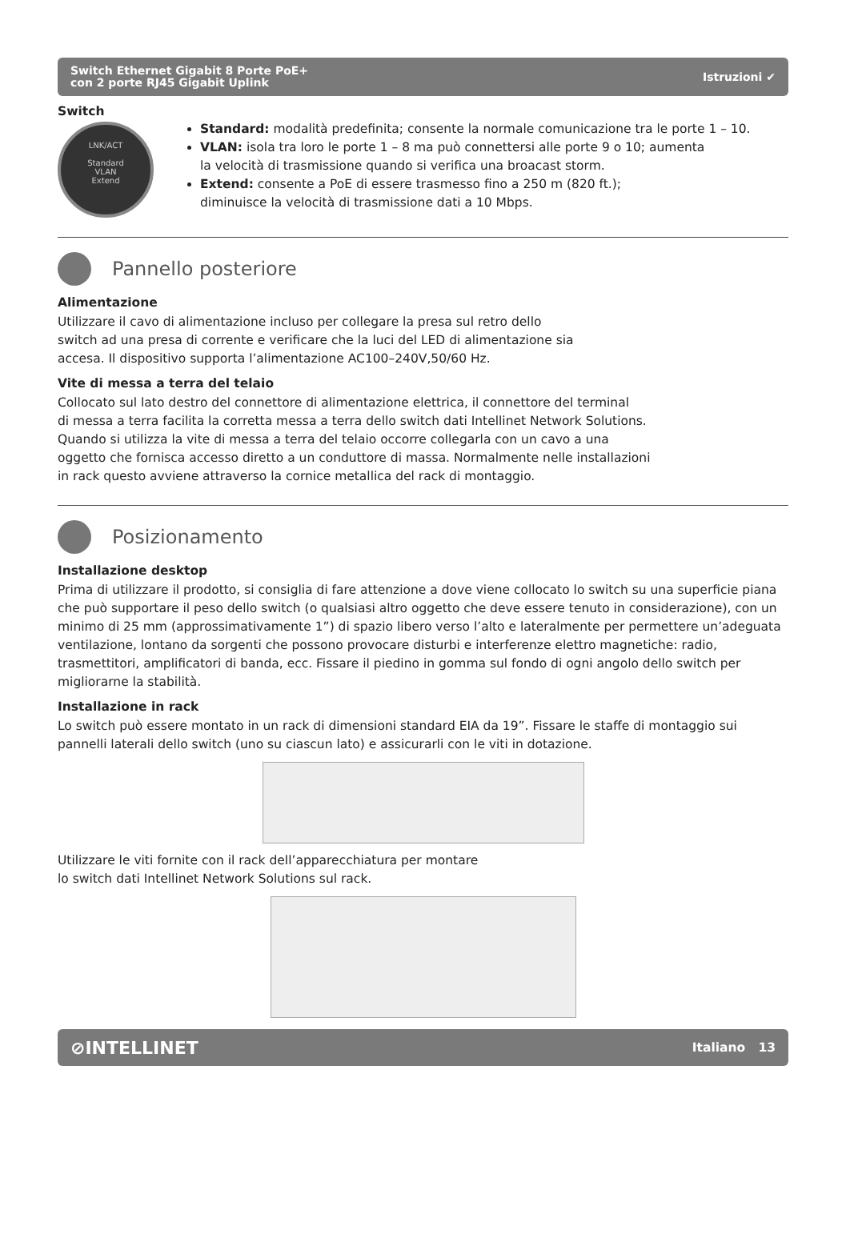Switch Ethernet Gigabit 8 Porte PoE+
con 2 porte RJ45 Gigabit Uplink
Istruzioni ✔
Switch
LNK/ACT
Standard
VLAN
Extend
Standard: modalità predefinita; consente la normale comunicazione tra le porte 1 – 10.
VLAN: isola tra loro le porte 1 – 8 ma può connettersi alle porte 9 o 10; aumenta
la velocità di trasmissione quando si verifica una broacast storm.
Extend: consente a PoE di essere trasmesso fino a 250 m (820 ft.);
diminuisce la velocità di trasmissione dati a 10 Mbps.
Pannello posteriore
Alimentazione
Utilizzare il cavo di alimentazione incluso per collegare la presa sul retro dello
switch ad una presa di corrente e verificare che la luci del LED di alimentazione sia
accesa. Il dispositivo supporta l’alimentazione AC100–240V,50/60 Hz.
Vite di messa a terra del telaio
Collocato sul lato destro del connettore di alimentazione elettrica, il connettore del terminal
di messa a terra facilita la corretta messa a terra dello switch dati Intellinet Network Solutions.
Quando si utilizza la vite di messa a terra del telaio occorre collegarla con un cavo a una
oggetto che fornisca accesso diretto a un conduttore di massa. Normalmente nelle installazioni
in rack questo avviene attraverso la cornice metallica del rack di montaggio.
Posizionamento
Installazione desktop
Prima di utilizzare il prodotto, si consiglia di fare attenzione a dove viene collocato lo switch su una superficie piana che può supportare il peso dello switch (o qualsiasi altro oggetto che deve essere tenuto in considerazione), con un minimo di 25 mm (approssimativamente 1”) di spazio libero verso l’alto e lateralmente per permettere un’adeguata ventilazione, lontano da sorgenti che possono provocare disturbi e interferenze elettro magnetiche: radio, trasmettitori, amplificatori di banda, ecc. Fissare il piedino in gomma sul fondo di ogni angolo dello switch per migliorarne la stabilità.
Installazione in rack
Lo switch può essere montato in un rack di dimensioni standard EIA da 19”. Fissare le staffe di montaggio sui pannelli laterali dello switch (uno su ciascun lato) e assicurarli con le viti in dotazione.
Utilizzare le viti fornite con il rack dell’apparecchiatura per montare
lo switch dati Intellinet Network Solutions sul rack.
⊘INTELLINET
Italiano 13